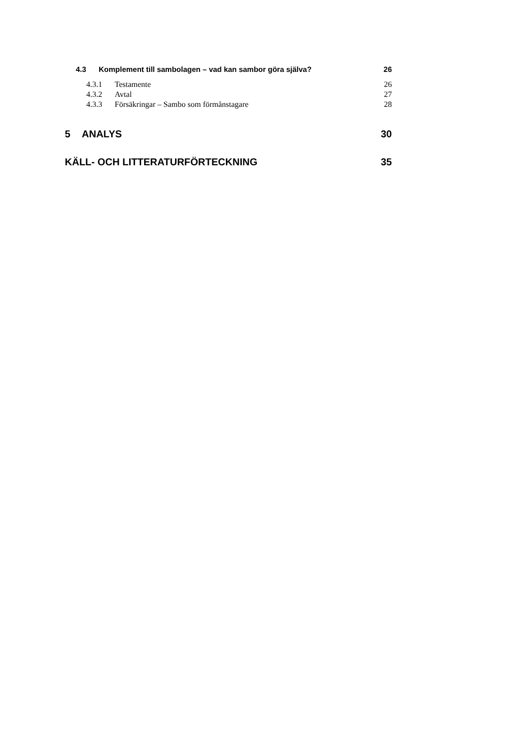4.3 Komplement till sambolagen – vad kan sambor göra själva? 26
4.3.1 Testamente 26
4.3.2 Avtal 27
4.3.3 Försäkringar – Sambo som förmånstagare 28
5 ANALYS 30
KÄLL- OCH LITTERATURFÖRTECKNING 35